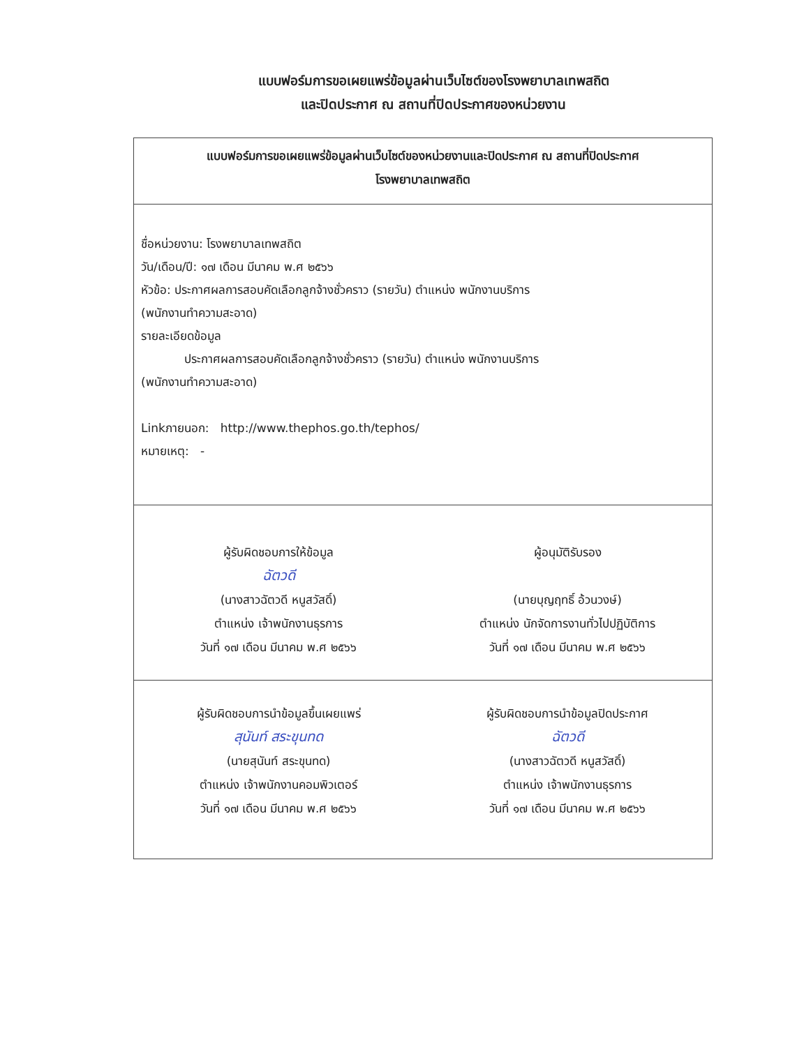แบบฟอร์มการขอเผยแพร่ข้อมูลผ่านเว็บไซต์ของโรงพยาบาลเทพสถิต
และปิดประกาศ ณ สถานที่ปิดประกาศของหน่วยงาน
| แบบฟอร์มการขอเผยแพร่ข้อมูลผ่านเว็บไซต์ของหน่วยงานและปิดประกาศ ณ สถานที่ปิดประกาศ โรงพยาบาลเทพสถิต |
| ชื่อหน่วยงาน: โรงพยาบาลเทพสถิต วัน/เดือน/ปี: ๑๗ เดือน มีนาคม พ.ศ ๒๕๖๖ หัวข้อ: ประกาศผลการสอบคัดเลือกลูกจ้างชั่วคราว (รายวัน) ตำแหน่ง พนักงานบริการ (พนักงานทำความสะอาด) รายละเอียดข้อมูล ประกาศผลการสอบคัดเลือกลูกจ้างชั่วคราว (รายวัน) ตำแหน่ง พนักงานบริการ (พนักงานทำความสะอาด) Linkภายนอก: http://www.thephos.go.th/tephos/ หมายเหตุ: - |
| ผู้รับผิดชอบการให้ข้อมูล ฉัตวดี (นางสาวฉัตวดี หนูสวัสดิ์) ตำแหน่ง เจ้าพนักงานธุรการ วันที่ ๑๗ เดือน มีนาคม พ.ศ ๒๕๖๖ ผู้อนุมัติรับรอง (นายบุญฤทธิ์ อ้วนวงษ์) ตำแหน่ง นักจัดการงานทั่วไปปฏิบัติการ วันที่ ๑๗ เดือน มีนาคม พ.ศ ๒๕๖๖ |
| ผู้รับผิดชอบการนำข้อมูลขึ้นเผยแพร่ สุนันท์ สระขุนทด (นายสุนันท์ สระขุนทด) ตำแหน่ง เจ้าพนักงานคอมพิวเตอร์ วันที่ ๑๗ เดือน มีนาคม พ.ศ ๒๕๖๖ ผู้รับผิดชอบการนำข้อมูลปิดประกาศ ฉัตวดี (นางสาวฉัตวดี หนูสวัสดิ์) ตำแหน่ง เจ้าพนักงานธุรการ วันที่ ๑๗ เดือน มีนาคม พ.ศ ๒๕๖๖ |